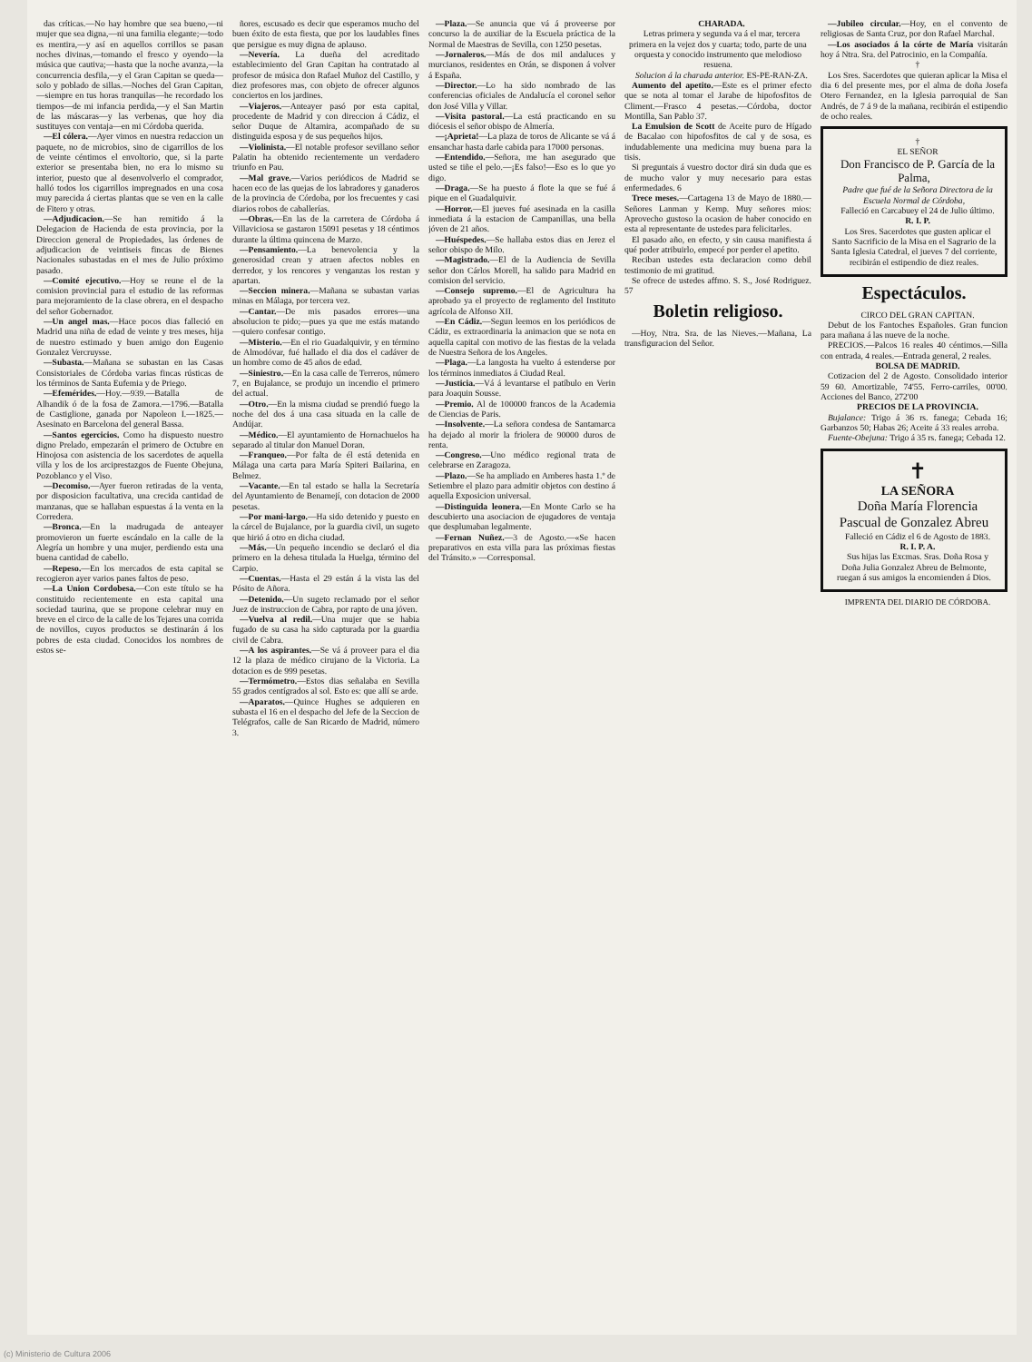das críticas.—No hay hombre que sea bueno,—ni mujer que sea digna,—ni una familia elegante;—todo es mentira,—y así en aquellos corrillos se pasan noches divinas,—tomando el fresco y oyendo—la música que cautiva;—hasta que la noche avanza,—la concurrencia desfila,—y el Gran Capitan se queda—solo y poblado de sillas.—Noches del Gran Capitan,—siempre en tus horas tranquilas—he recordado los tiempos—de mi infancia perdida,—y el San Martin de las máscaras—y las verbenas, que hoy dia sustituyes con ventaja—en mi Córdoba querida.
—El cólera.—Ayer vimos en nuestra redaccion un paquete, no de microbios, sino de cigarrillos de los de veinte céntimos el envoltorio, que, si la parte exterior se presentaba bien, no era lo mismo su interior, puesto que al desenvolverlo el comprador, halló todos los cigarrillos impregnados en una cosa muy parecida á ciertas plantas que se ven en la calle de Fitero y otras.
—Adjudicacion.—Se han remitido á la Delegacion de Hacienda de esta provincia, por la Direccion general de Propiedades, las órdenes de adjudicacion de veintiseis fincas de Bienes Nacionales subastadas en el mes de Julio próximo pasado.
—Comité ejecutivo.—Hoy se reune el de la comision provincial para el estudio de las reformas para mejoramiento de la clase obrera, en el despacho del señor Gobernador.
—Un angel mas.—Hace pocos dias falleció en Madrid una niña de edad de veinte y tres meses, hija de nuestro estimado y buen amigo don Eugenio Gonzalez Vercruysse.
—Subasta.—Mañana se subastan en las Casas Consistoriales de Córdoba varias fincas rústicas de los términos de Santa Eufemia y de Priego.
—Efemérides.—Hoy.—939.—Batalla de Alhandik ó de la fosa de Zamora.—1796.—Batalla de Castiglione, ganada por Napoleon I.—1825.—Asesinato en Barcelona del general Bassa.
—Santos egercicios. Como ha dispuesto nuestro digno Prelado, empezarán el primero de Octubre en Hinojosa con asistencia de los sacerdotes de aquella villa y los de los arciprestazgos de Fuente Obejuna, Pozoblanco y el Viso.
—Decomiso.—Ayer fueron retiradas de la venta, por disposicion facultativa, una crecida cantidad de manzanas, que se hallaban espuestas á la venta en la Corredera.
—Bronca.—En la madrugada de anteayer promovieron un fuerte escándalo en la calle de la Alegría un hombre y una mujer, perdiendo esta una buena cantidad de cabello.
—Repeso.—En los mercados de esta capital se recogieron ayer varios panes faltos de peso.
—La Union Cordobesa.—Con este título se ha constituido recientemente en esta capital una sociedad taurina, que se propone celebrar muy en breve en el circo de la calle de los Tejares una corrida de novillos, cuyos productos se destinarán á los pobres de esta ciudad. Conocidos los nombres de estos se-
ñores, escusado es decir que esperamos mucho del buen éxito de esta fiesta, que por los laudables fines que persigue es muy digna de aplauso.
—Nevería. La dueña del acreditado establecimiento del Gran Capitan ha contratado al profesor de música don Rafael Muñoz del Castillo, y diez profesores mas, con objeto de ofrecer algunos conciertos en los jardines.
—Viajeros.—Anteayer pasó por esta capital, procedente de Madrid y con direccion á Cádiz, el señor Duque de Altamira, acompañado de su distinguida esposa y de sus pequeños hijos.
—Violinista.—El notable profesor sevillano señor Palatin ha obtenido recientemente un verdadero triunfo en Pau.
—Mal grave.—Varios periódicos de Madrid se hacen eco de las quejas de los labradores y ganaderos de la provincia de Córdoba, por los frecuentes y casi diarios robos de caballerías.
—Obras.—En las de la carretera de Córdoba á Villaviciosa se gastaron 15091 pesetas y 18 céntimos durante la última quincena de Marzo.
—Pensamiento.—La benevolencia y la generosidad crean y atraen afectos nobles en derredor, y los rencores y venganzas los restan y apartan.
—Seccion minera.—Mañana se subastan varias minas en Málaga, por tercera vez.
—Cantar.—De mis pasados errores—una absolucion te pido;—pues ya que me estás matando—quiero confesar contigo.
—Misterio.—En el rio Guadalquivir, y en término de Almodóvar, fué hallado el dia dos el cadáver de un hombre como de 45 años de edad.
—Siniestro.—En la casa calle de Terreros, número 7, en Bujalance, se produjo un incendio el primero del actual.
—Otro.—En la misma ciudad se prendió fuego la noche del dos á una casa situada en la calle de Andújar.
—Médico.—El ayuntamiento de Hornachuelos ha separado al titular don Manuel Doran.
—Franqueo.—Por falta de él está detenida en Málaga una carta para María Spiteri Bailarina, en Belmez.
—Vacante.—En tal estado se halla la Secretaría del Ayuntamiento de Benamejí, con dotacion de 2000 pesetas.
—Por mani-largo.—Ha sido detenido y puesto en la cárcel de Bujalance, por la guardia civil, un sugeto que hirió á otro en dicha ciudad.
—Más.—Un pequeño incendio se declaró el dia primero en la dehesa titulada la Huelga, término del Carpio.
—Cuentas.—Hasta el 29 están á la vista las del Pósito de Añora.
—Detenido.—Un sugeto reclamado por el señor Juez de instruccion de Cabra, por rapto de una jóven.
—Vuelva al redil.—Una mujer que se habia fugado de su casa ha sido capturada por la guardia civil de Cabra.
—A los aspirantes.—Se vá á proveer para el dia 12 la plaza de médico cirujano de la Victoria. La dotacion es de 999 pesetas.
—Termómetro.—Estos dias señalaba en Sevilla 55 grados centígrados al sol. Esto es: que allí se arde.
—Aparatos.—Quince Hughes se adquieren en subasta el 16 en el despacho del Jefe de la Seccion de Telégrafos, calle de San Ricardo de Madrid, número 3.
—Plaza.—Se anuncia que vá á proveerse por concurso la de auxiliar de la Escuela práctica de la Normal de Maestras de Sevilla, con 1250 pesetas.
—Jornaleros.—Más de dos mil andaluces y murcianos, residentes en Orán, se disponen á volver á España.
—Director.—Lo ha sido nombrado de las conferencias oficiales de Andalucía el coronel señor don José Villa y Villar.
—Visita pastoral.—La está practicando en su diócesis el señor obispo de Almería.
—¡Aprieta!—La plaza de toros de Alicante se vá á ensanchar hasta darle cabida para 17000 personas.
—Entendido.—Señora, me han asegurado que usted se tiñe el pelo.—¡Es falso!—Eso es lo que yo digo.
—Draga.—Se ha puesto á flote la que se fué á pique en el Guadalquivir.
—Horror.—El jueves fué asesinada en la casilla inmediata á la estacion de Campanillas, una bella jóven de 21 años.
—Huéspedes.—Se hallaba estos dias en Jerez el señor obispo de Milo.
—Magistrado.—El de la Audiencia de Sevilla señor don Cárlos Morell, ha salido para Madrid en comision del servicio.
—Consejo supremo.—El de Agricultura ha aprobado ya el proyecto de reglamento del Instituto agrícola de Alfonso XII.
—En Cádiz.—Segun leemos en los periódicos de Cádiz, es extraordinaria la animacion que se nota en aquella capital con motivo de las fiestas de la velada de Nuestra Señora de los Angeles.
—Plaga.—La langosta ha vuelto á estenderse por los términos inmediatos á Ciudad Real.
—Justicia.—Vá á levantarse el patíbulo en Verin para Joaquin Sousse.
—Premio. Al de 100000 francos de la Academia de Ciencias de Paris.
—Insolvente.—La señora condesa de Santamarca ha dejado al morir la friolera de 90000 duros de renta.
—Congreso.—Uno médico regional trata de celebrarse en Zaragoza.
—Plazo.—Se ha ampliado en Amberes hasta 1.º de Setiembre el plazo para admitir objetos con destino á aquella Exposicion universal.
—Distinguida leonera.—En Monte Carlo se ha descubierto una asociacion de ejugadores de ventaja que desplumaban legalmente.
—Fernan Nuñez.—3 de Agosto.—«Se hacen preparativos en esta villa para las próximas fiestas del Tránsito.» —Corresponsal.
CHARADA.
Letras primera y segunda va á el mar, tercera primera en la vejez dos y cuarta; todo, parte de una orquesta y conocido instrumento que melodioso resuena.
Solucion á la charada anterior. ES-PE-RAN-ZA.
Aumento del apetito.—Este es el primer efecto que se nota al tomar el Jarabe de hipofosfitos de Climent.—Frasco 4 pesetas.—Córdoba, doctor Montilla, San Pablo 37.
La Emulsion de Scott de Aceite puro de Hígado de Bacalao con hipofosfitos de cal y de sosa, es indudablemente una medicina muy buena para la tisis.
Si preguntais á vuestro doctor dirá sin duda que es de mucho valor y muy necesario para estas enfermedades. 6
Trece meses.—Cartagena 13 de Mayo de 1880.—Señores Lanman y Kemp. Muy señores mios: Aprovecho gustoso la ocasion de haber conocido en esta al representante de ustedes para felicitarles.
El pasado año, en efecto, y sin causa manifiesta á qué poder atribuirlo, empecé por perder el apetito.
Reciban ustedes esta declaracion como debil testimonio de mi gratitud.
Se ofrece de ustedes affmo. S. S., José Rodriguez. 57
Boletin religioso.
—Hoy, Ntra. Sra. de las Nieves.—Mañana, La transfiguracion del Señor.
—Jubileo circular.—Hoy, en el convento de religiosas de Santa Cruz, por don Rafael Marchal.
—Los asociados á la córte de María visitarán hoy á Ntra. Sra. del Patrocinio, en la Compañía.
†
Los Sres. Sacerdotes que quieran aplicar la Misa el dia 6 del presente mes, por el alma de doña Josefa Otero Fernandez, en la Iglesia parroquial de San Andrés, de 7 á 9 de la mañana, recibirán el estipendio de ocho reales.
†
EL SEÑOR
Don Francisco de P. García de la Palma,
Padre que fué de la Señora Directora de la Escuela Normal de Córdoba,
Falleció en Carcabuey el 24 de Julio último.
R. I. P.
Los Sres. Sacerdotes que gusten aplicar el Santo Sacrificio de la Misa en el Sagrario de la Santa Iglesia Catedral, el jueves 7 del corriente, recibirán el estipendio de diez reales.
Espectáculos.
CIRCO DEL GRAN CAPITAN.
Debut de los Fantoches Españoles. Gran funcion para mañana á las nueve de la noche.
PRECIOS.—Palcos 16 reales 40 céntimos.—Silla con entrada, 4 reales.—Entrada general, 2 reales.
BOLSA DE MADRID.
Cotizacion del 2 de Agosto. Consolidado interior 59 60. Amortizable, 74'55. Ferro-carriles, 00'00. Acciones del Banco, 272'00
PRECIOS DE LA PROVINCIA.
Bujalance: Trigo á 36 rs. fanega; Cebada 16; Garbanzos 50; Habas 26; Aceite á 33 reales arroba.
Fuente-Obejuna: Trigo á 35 rs. fanega; Cebada 12.
✝
LA SEÑORA
Doña María Florencia Pascual de Gonzalez Abreu
Falleció en Cádiz el 6 de Agosto de 1883.
R. I. P. A.
Sus hijas las Excmas. Sras. Doña Rosa y Doña Julia Gonzalez Abreu de Belmonte, ruegan á sus amigos la encomienden á Dios.
IMPRENTA DEL DIARIO DE CÓRDOBA.
(c) Ministerio de Cultura 2006